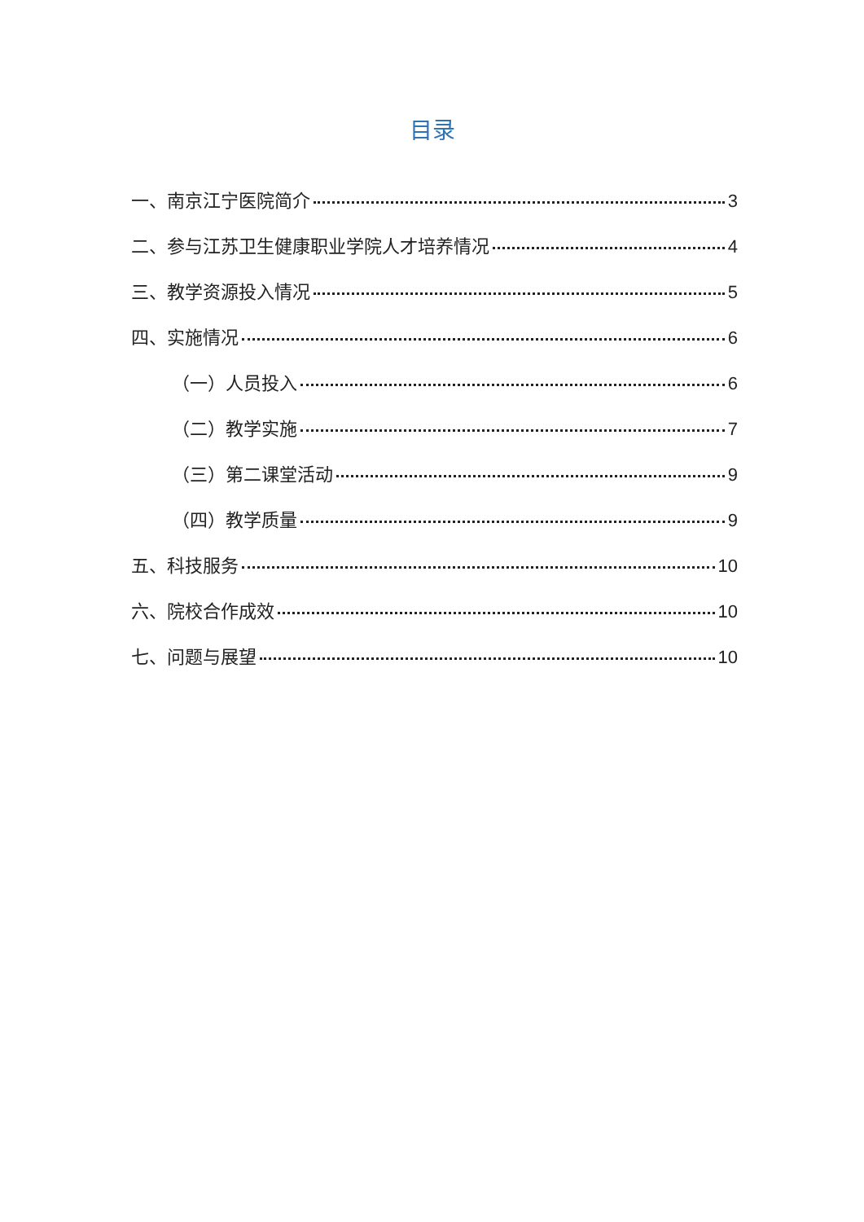目录
一、南京江宁医院简介 3
二、参与江苏卫生健康职业学院人才培养情况 4
三、教学资源投入情况 5
四、实施情况 6
（一）人员投入 6
（二）教学实施 7
（三）第二课堂活动 9
（四）教学质量 9
五、科技服务 10
六、院校合作成效 10
七、问题与展望 10